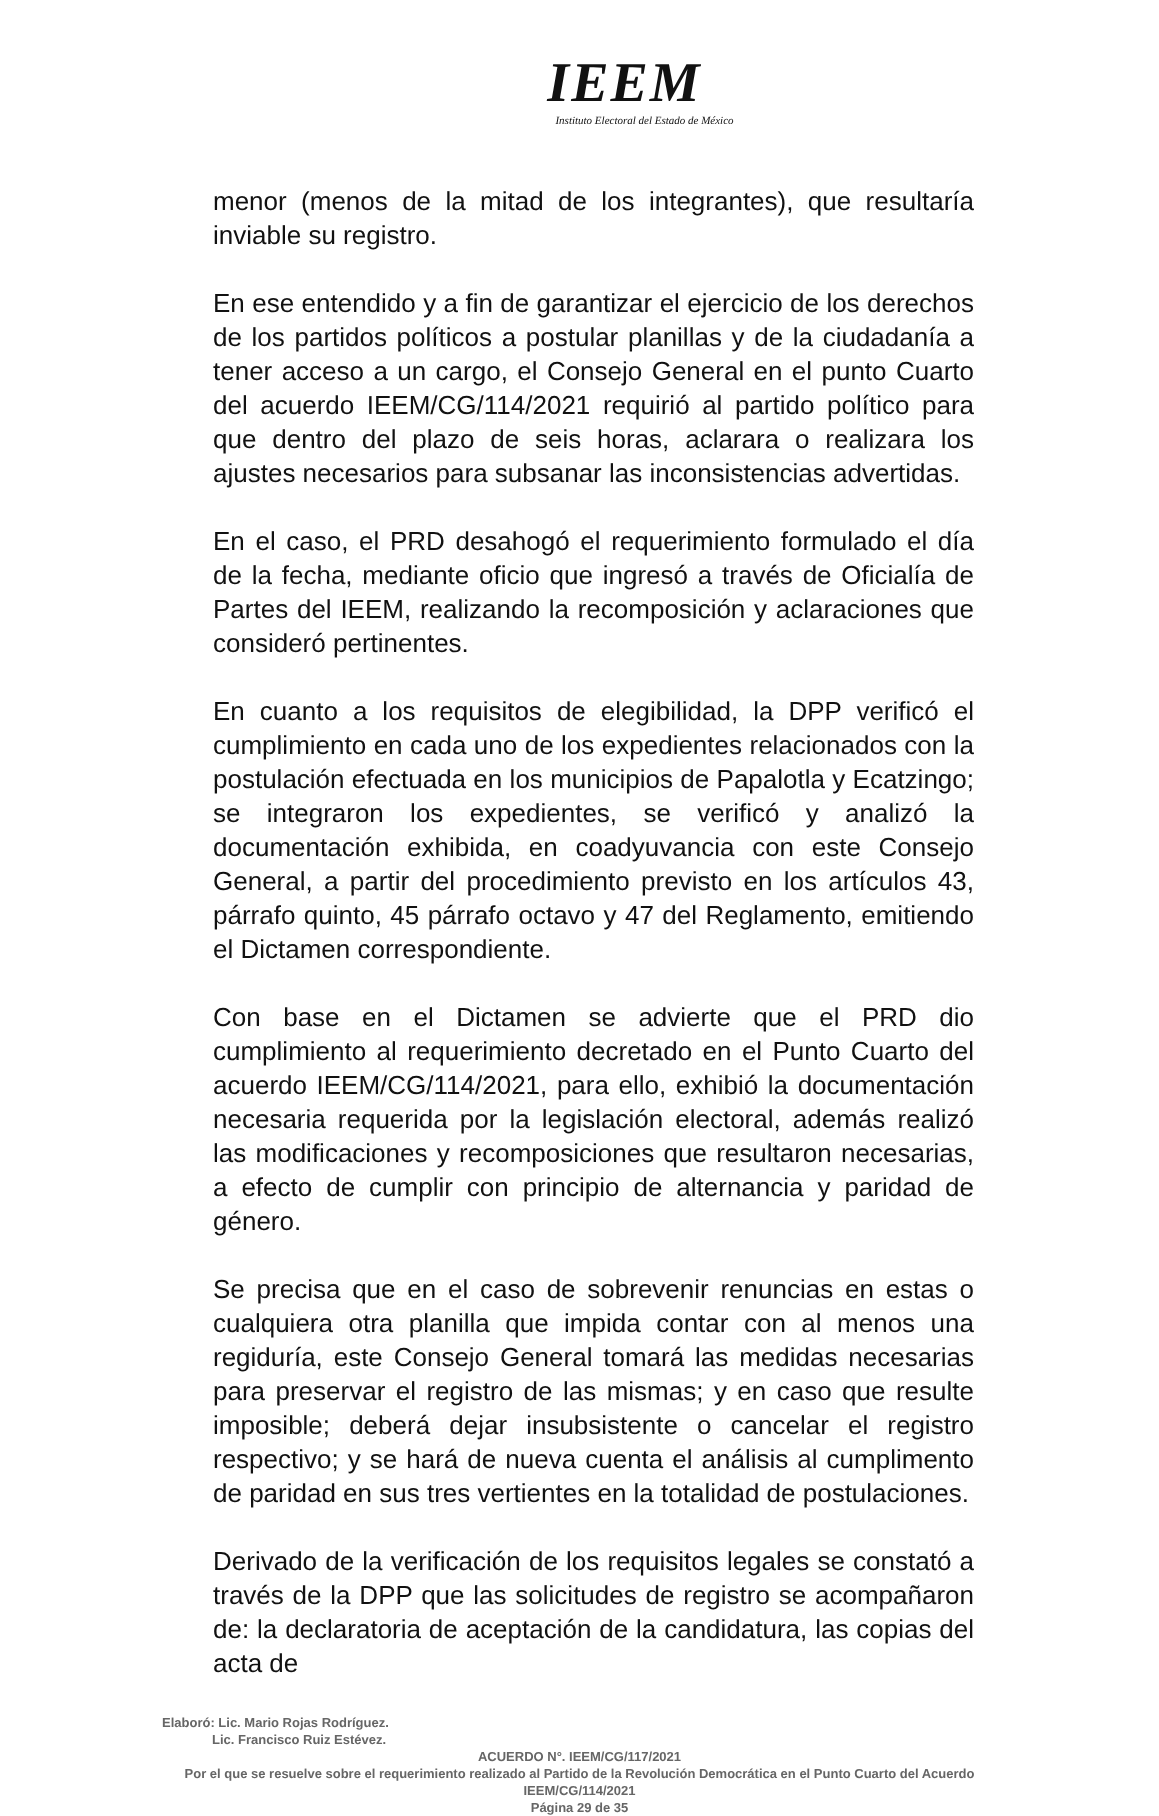IEEM
Instituto Electoral del Estado de México
menor (menos de la mitad de los integrantes), que resultaría inviable su registro.
En ese entendido y a fin de garantizar el ejercicio de los derechos de los partidos políticos a postular planillas y de la ciudadanía a tener acceso a un cargo, el Consejo General en el punto Cuarto del acuerdo IEEM/CG/114/2021 requirió al partido político para que dentro del plazo de seis horas, aclarara o realizara los ajustes necesarios para subsanar las inconsistencias advertidas.
En el caso, el PRD desahogó el requerimiento formulado el día de la fecha, mediante oficio que ingresó a través de Oficialía de Partes del IEEM, realizando la recomposición y aclaraciones que consideró pertinentes.
En cuanto a los requisitos de elegibilidad, la DPP verificó el cumplimiento en cada uno de los expedientes relacionados con la postulación efectuada en los municipios de Papalotla y Ecatzingo; se integraron los expedientes, se verificó y analizó la documentación exhibida, en coadyuvancia con este Consejo General, a partir del procedimiento previsto en los artículos 43, párrafo quinto, 45 párrafo octavo y 47 del Reglamento, emitiendo el Dictamen correspondiente.
Con base en el Dictamen se advierte que el PRD dio cumplimiento al requerimiento decretado en el Punto Cuarto del acuerdo IEEM/CG/114/2021, para ello, exhibió la documentación necesaria requerida por la legislación electoral, además realizó las modificaciones y recomposiciones que resultaron necesarias, a efecto de cumplir con principio de alternancia y paridad de género.
Se precisa que en el caso de sobrevenir renuncias en estas o cualquiera otra planilla que impida contar con al menos una regiduría, este Consejo General tomará las medidas necesarias para preservar el registro de las mismas; y en caso que resulte imposible; deberá dejar insubsistente o cancelar el registro respectivo; y se hará de nueva cuenta el análisis al cumplimento de paridad en sus tres vertientes en la totalidad de postulaciones.
Derivado de la verificación de los requisitos legales se constató a través de la DPP que las solicitudes de registro se acompañaron de: la declaratoria de aceptación de la candidatura, las copias del acta de
Elaboró: Lic. Mario Rojas Rodríguez.
Lic. Francisco Ruiz Estévez.
ACUERDO N°. IEEM/CG/117/2021
Por el que se resuelve sobre el requerimiento realizado al Partido de la Revolución Democrática en el Punto Cuarto del Acuerdo IEEM/CG/114/2021
Página 29 de 35